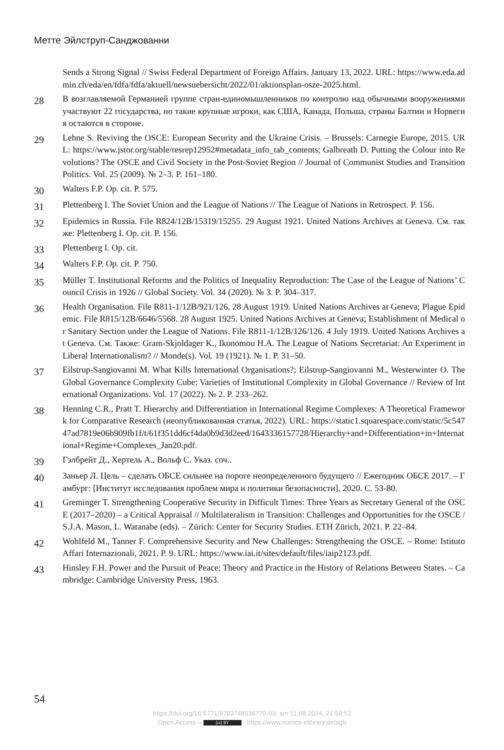Метте Эйлструп-Санджованни
Sends a Strong Signal // Swiss Federal Department of Foreign Affairs. January 13, 2022. URL: https://www.eda.admin.ch/eda/en/fdfa/fdfa/aktuell/newsuebersicht/2022/01/aktionsplan-osze-2025.html.
28
В возглавляемой Германией группе стран-единомышленников по контролю над обычными вооружениями участвуют 22 государства, но такие крупные игроки, как США, Канада, Польша, страны Балтии и Норвегия остаются в стороне.
29
Lehne S. Reviving the OSCE: European Security and the Ukraine Crisis. – Brussels: Carnegie Europe, 2015. URL: https://www.jstor.org/stable/resrep12952#metadata_info_tab_contents; Galbreath D. Putting the Colour into Revolutions? The OSCE and Civil Society in the Post-Soviet Region // Journal of Communist Studies and Transition Politics. Vol. 25 (2009). № 2–3. P. 161–180.
30
Walters F.P. Op. cit. P. 575.
31
Plettenberg I. The Soviet Union and the League of Nations // The League of Nations in Retrospect. P. 156.
32
Epidemics in Russia. File R824/12B/15319/15255. 29 August 1921. United Nations Archives at Geneva. См. также: Plettenberg I. Op. cit. P. 156.
33
Plettenberg I. Op. cit.
34
Walters F.P. Op. cit. P. 750.
35
Müller T. Institutional Reforms and the Politics of Inequality Reproduction: The Case of the League of Nations’ Council Crisis in 1926 // Global Society. Vol. 34 (2020). № 3. P. 304–317.
36
Health Organisation. File R811-1/12B/921/126. 28 August 1919. United Nations Archives at Geneva; Plague Epidemic. File R815/12B/6646/5568. 28 August 1925. United Nations Archives at Geneva; Establishment of Medical or Sanitary Section under the League of Nations. File R811-1/12B/126/126. 4 July 1919. United Nations Archives at Geneva. См. Также: Gram-Skjoldager K., Ikonomou H.A. The League of Nations Secretariat: An Experiment in Liberal Internationalism? // Monde(s). Vol. 19 (1921). № 1. P. 31–50.
37
Eilstrup-Sangiovanni M. What Kills International Organisations?; Eilstrup-Sangiovanni M., Westerwinter O. The Global Governance Complexity Cube: Varieties of Institutional Complexity in Global Governance // Review of International Organizations. Vol. 17 (2022). № 2. P. 233–262.
38
Henning C.R., Pratt T. Hierarchy and Differentiation in International Regime Complexes: A Theoretical Framework for Comparative Research (неопубликованная статья, 2022). URL: https://static1.squarespace.com/static/5c54747ad7819e06b909fb1f/t/61f351dd6cf4da0b9d3d2eed/1643336157728/Hierarchy+and+Differentiation+in+International+Regime+Complexes_Jan20.pdf.
39
Гэлбрейт Д., Хертель А., Вольф С. Указ. соч..
40
Заньер Л. Цель – сделать ОБСЕ сильнее на пороге неопределенного будущего // Ежегодник ОБСЕ 2017. – Гамбург: [Институт исследования проблем мира и политики безопасности], 2020. С. 53-80.
41
Greminger T. Strengthening Cooperative Security in Difficult Times: Three Years as Secretary General of the OSCE (2017–2020) – a Critical Appraisal // Multilateralism in Transition: Challenges and Opportunities for the OSCE / S.J.A. Mason, L. Watanabe (eds). – Zürich: Center for Security Studies. ETH Zürich, 2021. P. 22–84.
42
Wohlfeld M., Tanner F. Comprehensive Security and New Challenges: Strengthening the OSCE. – Rome: Istituto Affari Internazionali, 2021. P. 9. URL: https://www.iai.it/sites/default/files/iaip2123.pdf.
43
Hinsley F.H. Power and the Pursuit of Peace: Theory and Practice in the History of Relations Between States. – Cambridge: Cambridge University Press, 1963.
54
https://doi.org/10.5771/9783748936770-03, am 11.08.2024, 21:59:52
Open Access – (cc) BY - https://www.nomos-elibrary.de/agb